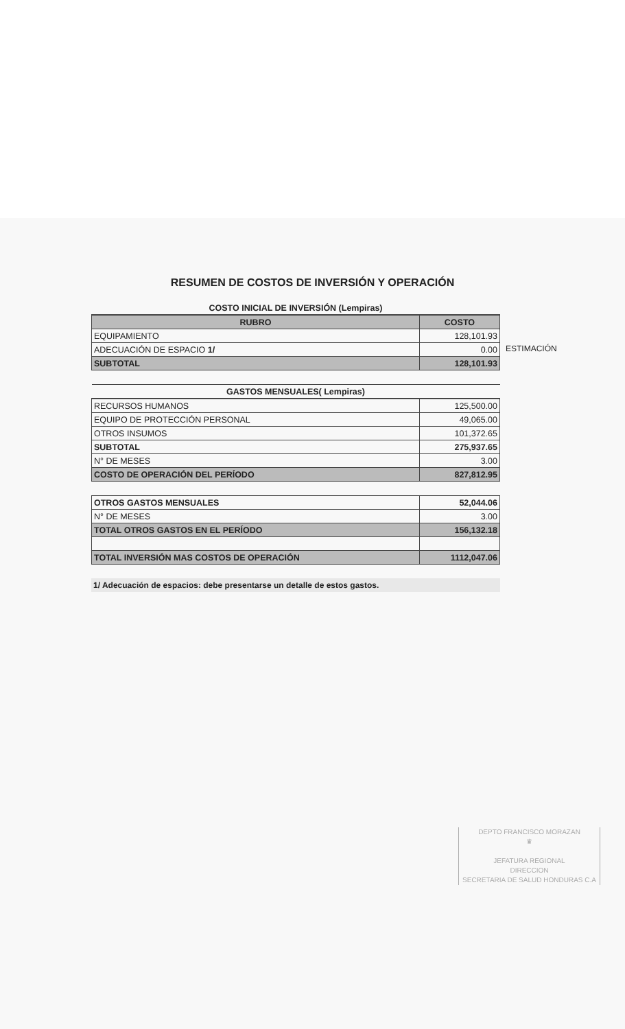RESUMEN DE COSTOS DE INVERSIÓN Y OPERACIÓN
| COSTO INICIAL DE INVERSIÓN (Lempiras) | |
| RUBRO | COSTO |
| EQUIPAMIENTO | 128,101.93 |
| ADECUACIÓN DE ESPACIO 1/ | 0.00 |
| SUBTOTAL | 128,101.93 |
| GASTOS MENSUALES( Lempiras) | |
| RECURSOS HUMANOS | 125,500.00 |
| EQUIPO DE PROTECCIÓN PERSONAL | 49,065.00 |
| OTROS INSUMOS | 101,372.65 |
| SUBTOTAL | 275,937.65 |
| N° DE MESES | 3.00 |
| COSTO DE OPERACIÓN DEL PERÍODO | 827,812.95 |
| OTROS GASTOS MENSUALES | 52,044.06 |
| N° DE MESES | 3.00 |
| TOTAL OTROS GASTOS EN EL PERÍODO | 156,132.18 |
| TOTAL INVERSIÓN MAS COSTOS DE OPERACIÓN | 1112,047.06 |
ESTIMACIÓN
1/ Adecuación de espacios: debe presentarse un detalle de estos gastos.
DEPTO FRANCISCO MORAZAN
♛
JEFATURA REGIONAL
DIRECCION
SECRETARIA DE SALUD HONDURAS C.A